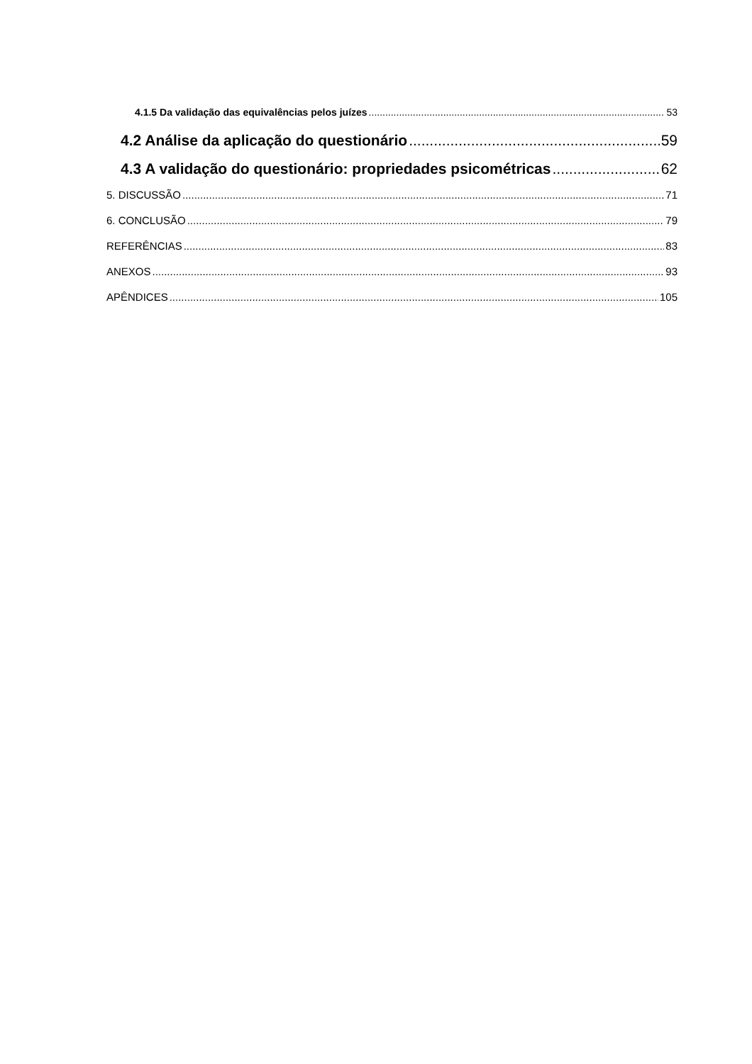4.1.5 Da validação das equivalências pelos juízes 53
4.2 Análise da aplicação do questionário 59
4.3 A validação do questionário: propriedades psicométricas 62
5. DISCUSSÃO 71
6. CONCLUSÃO 79
REFERÊNCIAS 83
ANEXOS 93
APÊNDICES 105